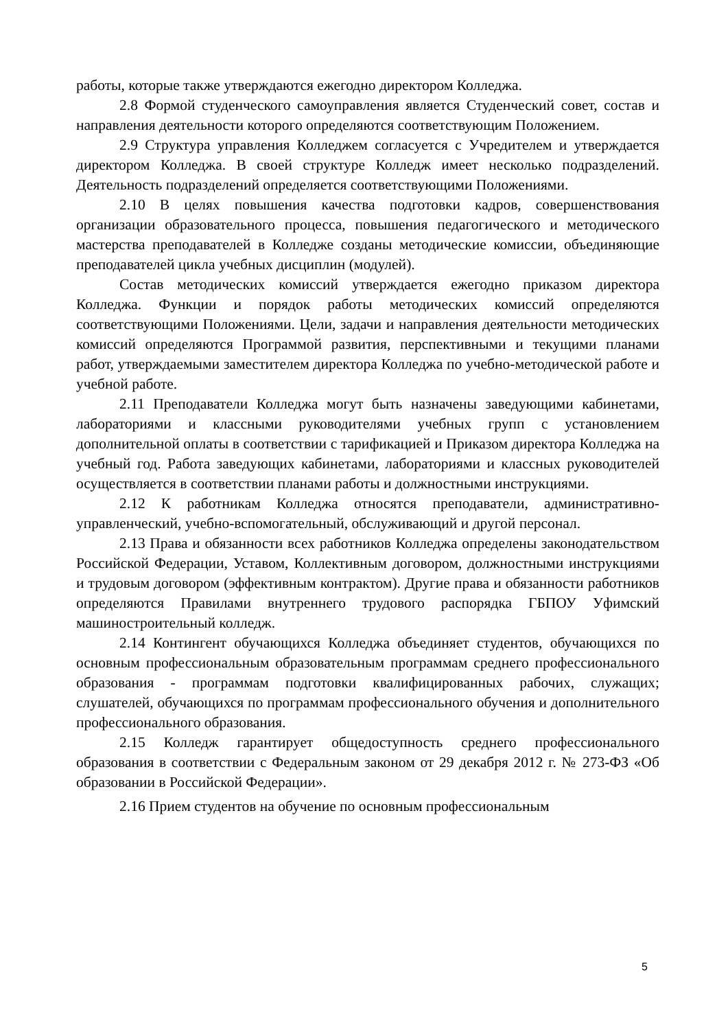работы, которые также утверждаются ежегодно директором Колледжа.
2.8 Формой студенческого самоуправления является Студенческий совет, состав и направления деятельности которого определяются соответствующим Положением.
2.9 Структура управления Колледжем согласуется с Учредителем и утверждается директором Колледжа. В своей структуре Колледж имеет несколько подразделений. Деятельность подразделений определяется соответствующими Положениями.
2.10 В целях повышения качества подготовки кадров, совершенствования организации образовательного процесса, повышения педагогического и методического мастерства преподавателей в Колледже созданы методические комиссии, объединяющие преподавателей цикла учебных дисциплин (модулей).
Состав методических комиссий утверждается ежегодно приказом директора Колледжа. Функции и порядок работы методических комиссий определяются соответствующими Положениями. Цели, задачи и направления деятельности методических комиссий определяются Программой развития, перспективными и текущими планами работ, утверждаемыми заместителем директора Колледжа по учебно-методической работе и учебной работе.
2.11 Преподаватели Колледжа могут быть назначены заведующими кабинетами, лабораториями и классными руководителями учебных групп с установлением дополнительной оплаты в соответствии с тарификацией и Приказом директора Колледжа на учебный год. Работа заведующих кабинетами, лабораториями и классных руководителей осуществляется в соответствии планами работы и должностными инструкциями.
2.12 К работникам Колледжа относятся преподаватели, административно-управленческий, учебно-вспомогательный, обслуживающий и другой персонал.
2.13 Права и обязанности всех работников Колледжа определены законодательством Российской Федерации, Уставом, Коллективным договором, должностными инструкциями и трудовым договором (эффективным контрактом). Другие права и обязанности работников определяются Правилами внутреннего трудового распорядка ГБПОУ Уфимский машиностроительный колледж.
2.14 Контингент обучающихся Колледжа объединяет студентов, обучающихся по основным профессиональным образовательным программам среднего профессионального образования - программам подготовки квалифицированных рабочих, служащих; слушателей, обучающихся по программам профессионального обучения и дополнительного профессионального образования.
2.15 Колледж гарантирует общедоступность среднего профессионального образования в соответствии с Федеральным законом от 29 декабря 2012 г. № 273-ФЗ «Об образовании в Российской Федерации».
2.16 Прием студентов на обучение по основным профессиональным
5